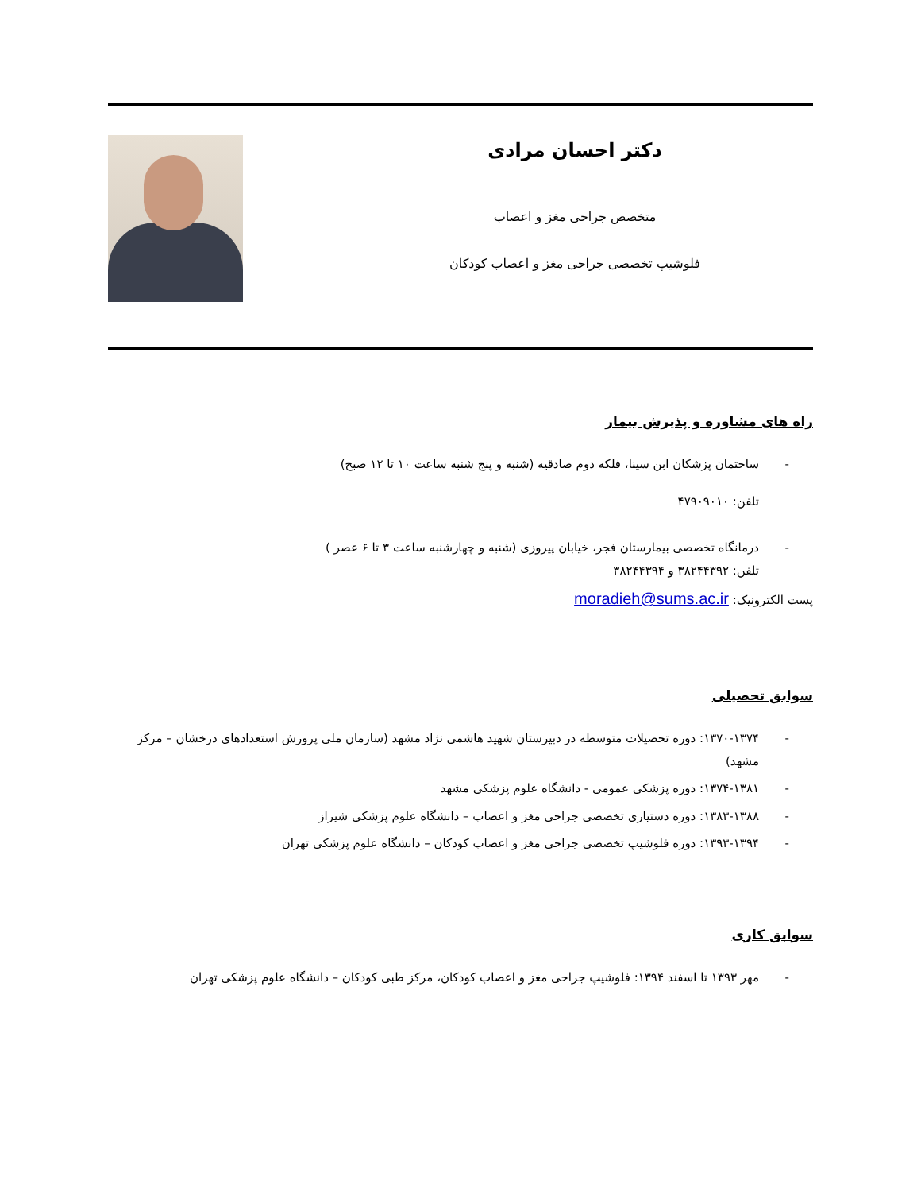دکتر احسان مرادی
متخصص جراحی مغز و اعصاب
فلوشیپ تخصصی جراحی مغز و اعصاب کودکان
راه های مشاوره و پذیرش بیمار
- ساختمان پزشکان ابن سینا، فلکه دوم صادقیه (شنبه و پنج شنبه ساعت ۱۰ تا ۱۲ صبح)
تلفن: ۴۷۹۰۹۰۱۰
- درمانگاه تخصصی بیمارستان فجر، خیابان پیروزی (شنبه و چهارشنبه ساعت ۳ تا ۶ عصر )
تلفن: ۳۸۲۴۴۳۹۲ و ۳۸۲۴۴۳۹۴
پست الکترونیک: moradieh@sums.ac.ir
سوابق تحصیلی
- ۱۳۷۰-۱۳۷۴: دوره تحصیلات متوسطه در دبیرستان شهید هاشمی نژاد مشهد (سازمان ملی پرورش استعدادهای درخشان – مرکز مشهد)
- ۱۳۷۴-۱۳۸۱: دوره پزشکی عمومی - دانشگاه علوم پزشکی مشهد
- ۱۳۸۳-۱۳۸۸: دوره دستیاری تخصصی جراحی مغز و اعصاب – دانشگاه علوم پزشکی شیراز
- ۱۳۹۳-۱۳۹۴: دوره فلوشیپ تخصصی جراحی مغز و اعصاب کودکان – دانشگاه علوم پزشکی تهران
سوابق کاری
- مهر ۱۳۹۳ تا اسفند ۱۳۹۴: فلوشیپ جراحی مغز و اعصاب کودکان، مرکز طبی کودکان – دانشگاه علوم پزشکی تهران